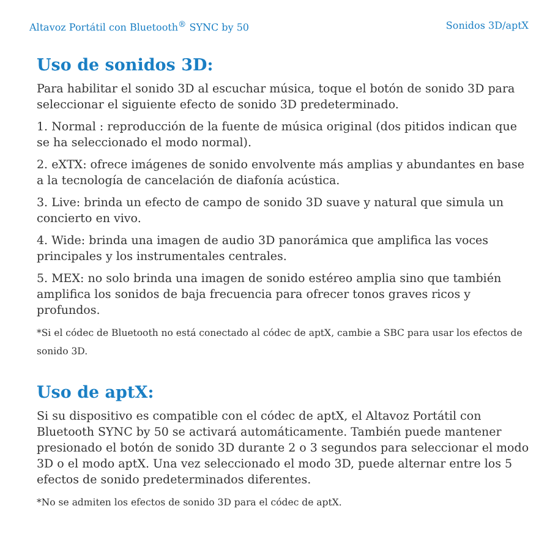Altavoz Portátil con Bluetooth<sup>®</sup> SYNC by 50 Sonidos 3D/aptX
Uso de sonidos 3D:
Para habilitar el sonido 3D al escuchar música, toque el botón de sonido 3D para seleccionar el siguiente efecto de sonido 3D predeterminado.
1. Normal : reproducción de la fuente de música original (dos pitidos indican que se ha seleccionado el modo normal).
2. eXTX: ofrece imágenes de sonido envolvente más amplias y abundantes en base a la tecnología de cancelación de diafonía acústica.
3. Live: brinda un efecto de campo de sonido 3D suave y natural que simula un concierto en vivo.
4. Wide: brinda una imagen de audio 3D panorámica que amplifica las voces principales y los instrumentales centrales.
5. MEX: no solo brinda una imagen de sonido estéreo amplia sino que también amplifica los sonidos de baja frecuencia para ofrecer tonos graves ricos y profundos.
*Si el códec de Bluetooth no está conectado al códec de aptX, cambie a SBC para usar los efectos de sonido 3D.
Uso de aptX:
Si su dispositivo es compatible con el códec de aptX, el Altavoz Portátil con Bluetooth SYNC by 50 se activará automáticamente. También puede mantener presionado el botón de sonido 3D durante 2 o 3 segundos para seleccionar el modo 3D o el modo aptX. Una vez seleccionado el modo 3D, puede alternar entre los 5 efectos de sonido predeterminados diferentes.
*No se admiten los efectos de sonido 3D para el códec de aptX.